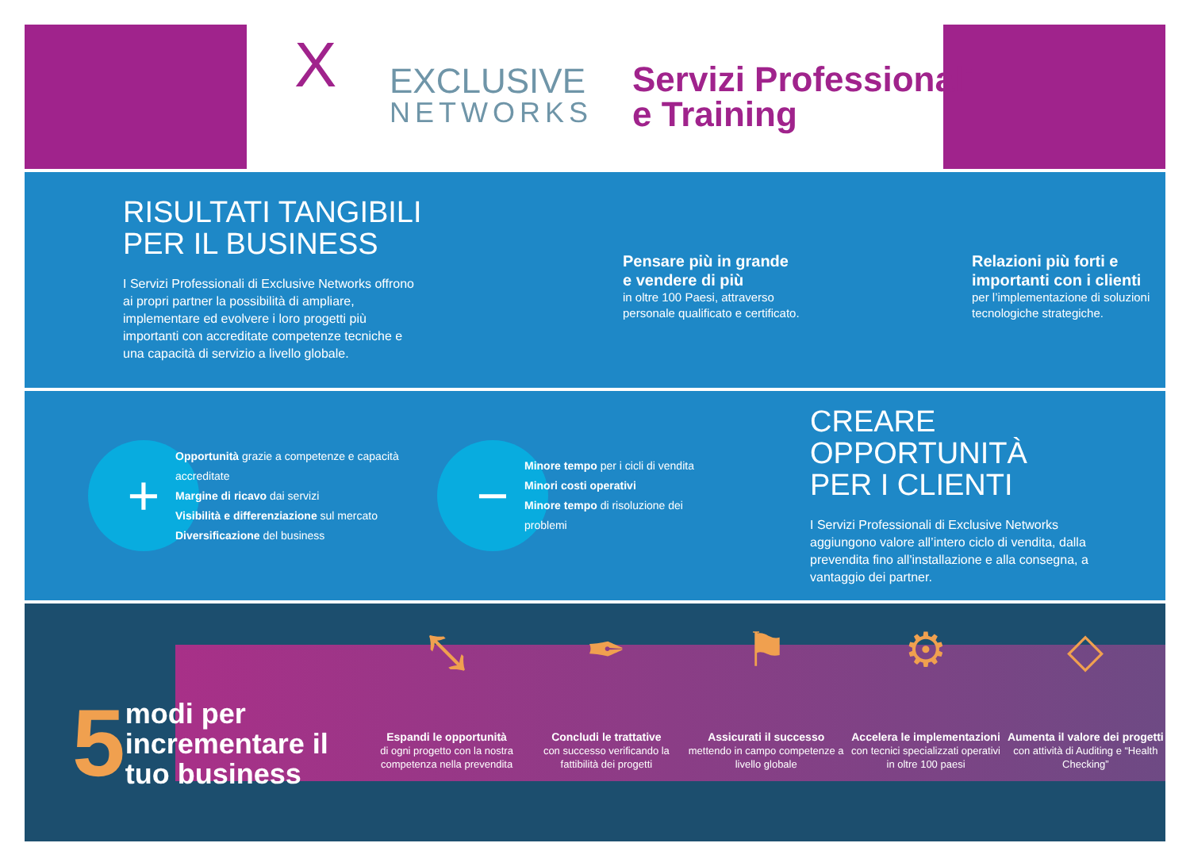X EXCLUSIVE
NETWORKS
Servizi Professionali
e Training
RISULTATI TANGIBILI
PER IL BUSINESS
I Servizi Professionali di Exclusive Networks offrono ai propri partner la possibilità di ampliare, implementare ed evolvere i loro progetti più importanti con accreditate competenze tecniche e una capacità di servizio a livello globale.
Pensare più in grande
e vendere di più
in oltre 100 Paesi, attraverso personale qualificato e certificato.
Relazioni più forti e
importanti con i clienti
per l’implementazione di soluzioni tecnologiche strategiche.
+
Opportunità grazie a competenze e capacità accreditate
Margine di ricavo dai servizi
Visibilità e differenziazione sul mercato
Diversificazione del business
−
Minore tempo per i cicli di vendita
Minori costi operativi
Minore tempo di risoluzione dei problemi
CREARE OPPORTUNITÀ
PER I CLIENTI
I Servizi Professionali di Exclusive Networks aggiungono valore all’intero ciclo di vendita, dalla prevendita fino all'installazione e alla consegna, a vantaggio dei partner.
5 modi per incrementare il tuo business
⤡
Espandi le opportunità
di ogni progetto con la nostra competenza nella prevendita
✒
Concludi le trattative
con successo verificando la fattibilità dei progetti
⚑
Assicurati il successo
mettendo in campo competenze a livello globale
⚙
Accelera le implementazioni
con tecnici specializzati operativi in oltre 100 paesi
◇
Aumenta il valore dei progetti
con attività di Auditing e “Health Checking”